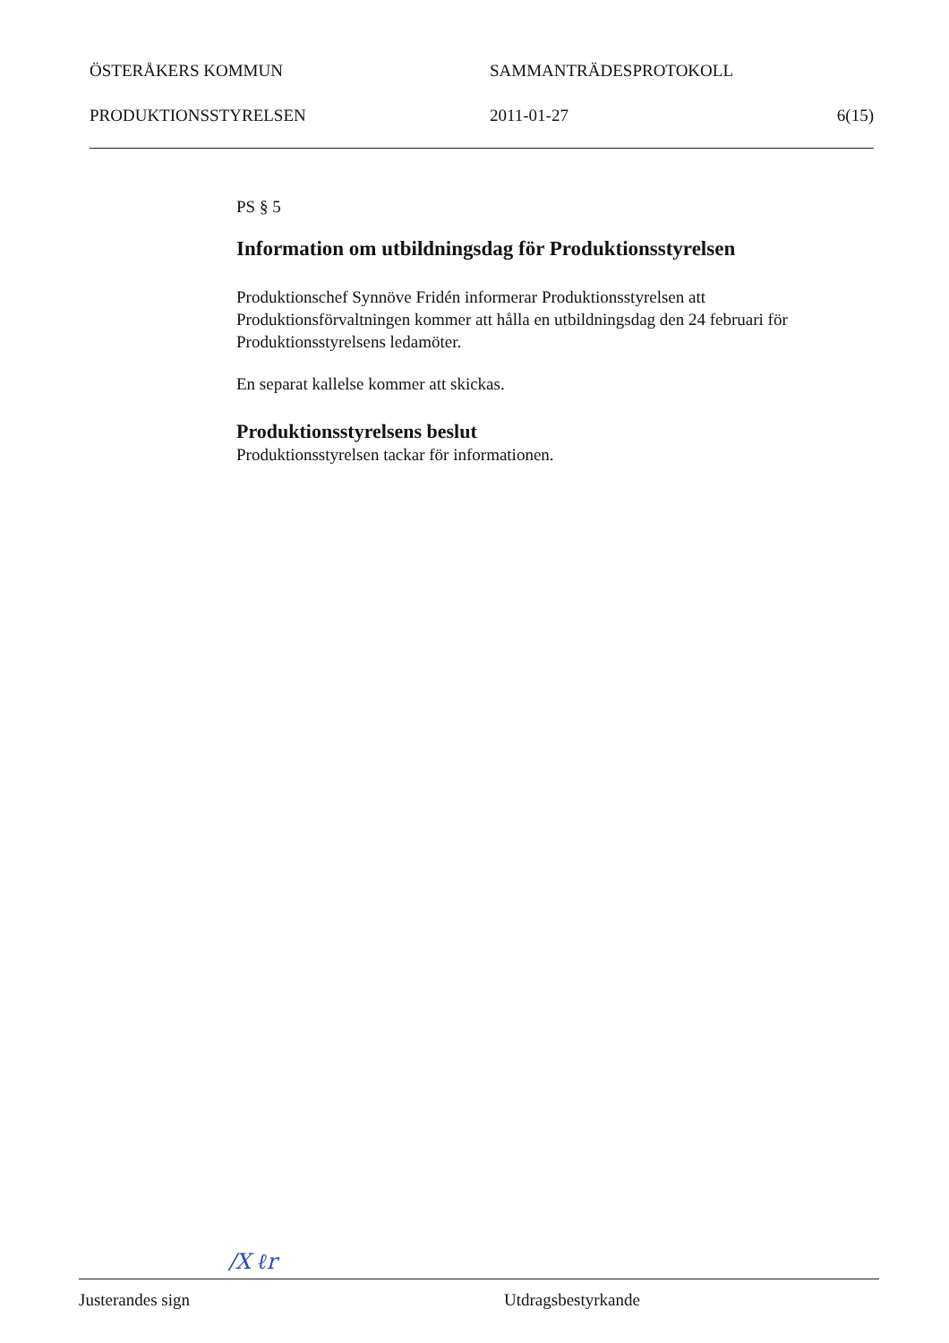ÖSTERÅKERS KOMMUN SAMMANTRÄDESPROTOKOLL
PRODUKTIONSSTYRELSEN 2011-01-27 6(15)
PS § 5
Information om utbildningsdag för Produktionsstyrelsen
Produktionschef Synnöve Fridén informerar Produktionsstyrelsen att Produktionsförvaltningen kommer att hålla en utbildningsdag den 24 februari för Produktionsstyrelsens ledamöter.
En separat kallelse kommer att skickas.
Produktionsstyrelsens beslut
Produktionsstyrelsen tackar för informationen.
/X ℓr
Justerandes sign Utdragsbestyrkande